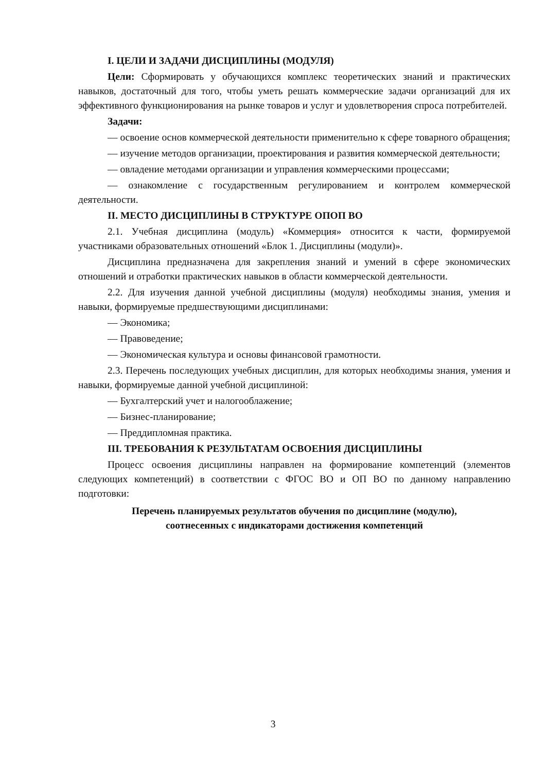I. ЦЕЛИ И ЗАДАЧИ ДИСЦИПЛИНЫ (МОДУЛЯ)
Цели: Сформировать у обучающихся комплекс теоретических знаний и практических навыков, достаточный для того, чтобы уметь решать коммерческие задачи организаций для их эффективного функционирования на рынке товаров и услуг и удовлетворения спроса потребителей.
Задачи:
— освоение основ коммерческой деятельности применительно к сфере товарного обращения;
— изучение методов организации, проектирования и развития коммерческой деятельности;
— овладение методами организации и управления коммерческими процессами;
— ознакомление с государственным регулированием и контролем коммерческой деятельности.
II. МЕСТО ДИСЦИПЛИНЫ В СТРУКТУРЕ ОПОП ВО
2.1. Учебная дисциплина (модуль) «Коммерция» относится к части, формируемой участниками образовательных отношений «Блок 1. Дисциплины (модули)».
Дисциплина предназначена для закрепления знаний и умений в сфере экономических отношений и отработки практических навыков в области коммерческой деятельности.
2.2. Для изучения данной учебной дисциплины (модуля) необходимы знания, умения и навыки, формируемые предшествующими дисциплинами:
— Экономика;
— Правоведение;
— Экономическая культура и основы финансовой грамотности.
2.3. Перечень последующих учебных дисциплин, для которых необходимы знания, умения и навыки, формируемые данной учебной дисциплиной:
— Бухгалтерский учет и налогооблажение;
— Бизнес-планирование;
— Преддипломная практика.
III. ТРЕБОВАНИЯ К РЕЗУЛЬТАТАМ ОСВОЕНИЯ ДИСЦИПЛИНЫ
Процесс освоения дисциплины направлен на формирование компетенций (элементов следующих компетенций) в соответствии с ФГОС ВО и ОП ВО по данному направлению подготовки:
Перечень планируемых результатов обучения по дисциплине (модулю),
соотнесенных с индикаторами достижения компетенций
3